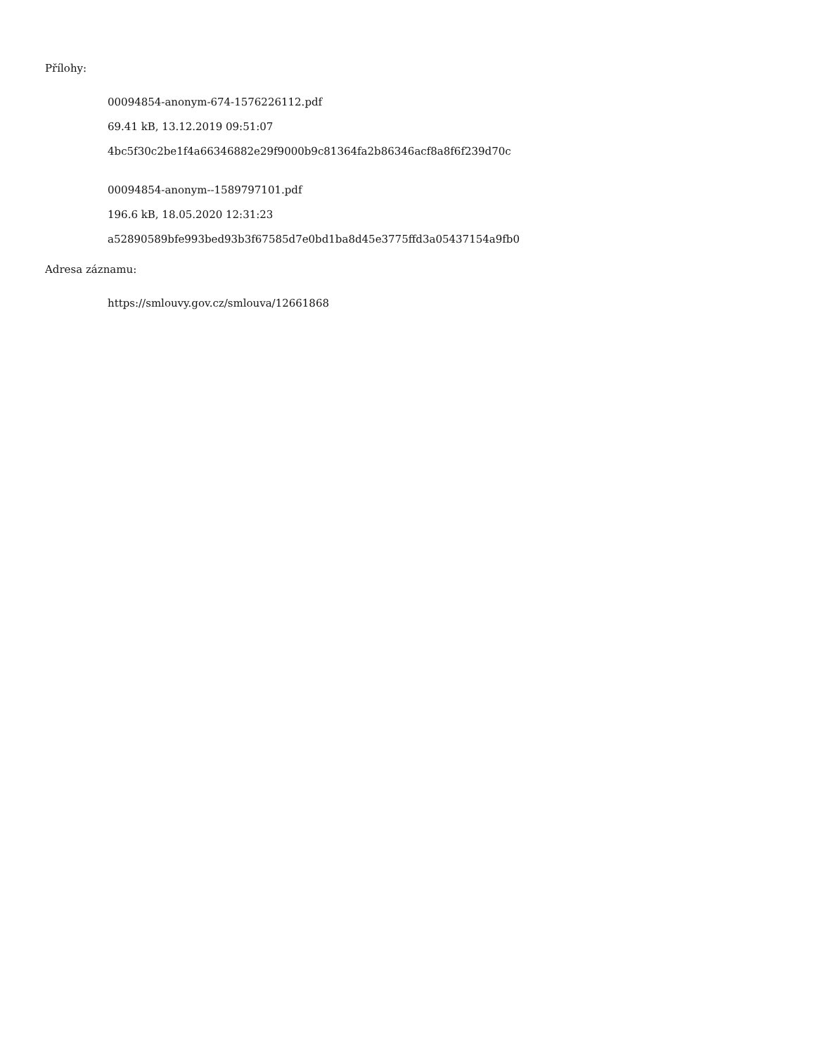Přílohy:
00094854-anonym-674-1576226112.pdf
69.41 kB, 13.12.2019 09:51:07
4bc5f30c2be1f4a66346882e29f9000b9c81364fa2b86346acf8a8f6f239d70c
00094854-anonym--1589797101.pdf
196.6 kB, 18.05.2020 12:31:23
a52890589bfe993bed93b3f67585d7e0bd1ba8d45e3775ffd3a05437154a9fb0
Adresa záznamu:
https://smlouvy.gov.cz/smlouva/12661868